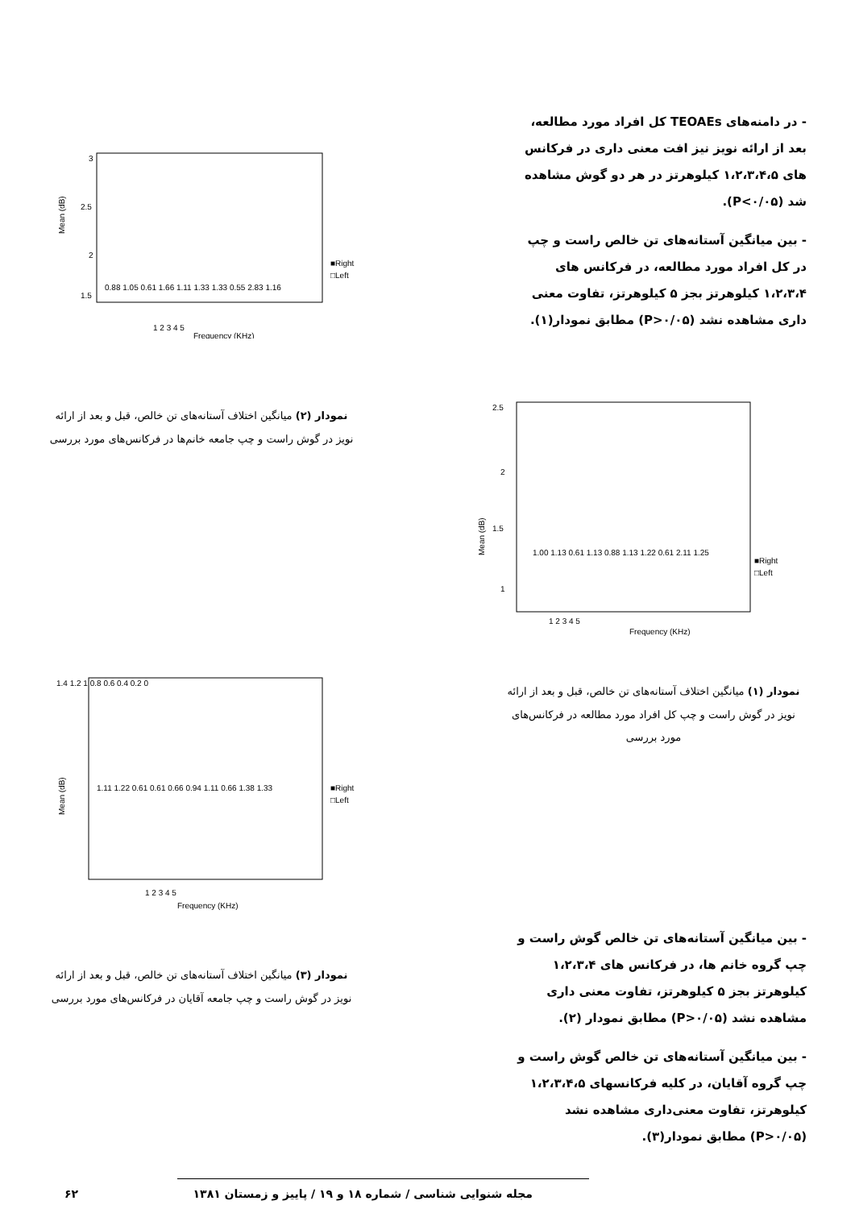3
2.5
2
1.5
Mean (dB)
1 2 3 4 5
Frequency (KHz)
0.88 1.05 0.61 1.66 1.11 1.33 1.33 0.55 2.83 1.16
■Right
□Left
- در دامنه‌های TEOAEs کل افراد مورد مطالعه، بعد از ارائه نویز نیز افت معنی داری در فرکانس های ۱،۲،۳،۴،۵ کیلوهرتز در هر دو گوش مشاهده شد (P<۰/۰۵).
- بین میانگین آستانه‌های تن خالص راست و چپ در کل افراد مورد مطالعه، در فرکانس های ۱،۲،۳،۴ کیلوهرتز بجز ۵ کیلوهرتز، تفاوت معنی داری مشاهده نشد (P>۰/۰۵) مطابق نمودار(۱).
نمودار (۲) میانگین اختلاف آستانه‌های تن خالص، قبل و بعد از ارائه نویز در گوش راست و چپ جامعه خانم‌ها در فرکانس‌های مورد بررسی
2.5
2
1.5
1
Mean (dB)
1.00 1.13 0.61 1.13 0.88 1.13 1.22 0.61 2.11 1.25
1 2 3 4 5
Frequency (KHz)
■Right
□Left
1.4 1.2 1 0.8 0.6 0.4 0.2 0
Mean (dB)
1.11 1.22 0.61 0.61 0.66 0.94 1.11 0.66 1.38 1.33
1 2 3 4 5
Frequency (KHz)
■Right
□Left
نمودار (۱) میانگین اختلاف آستانه‌های تن خالص، قبل و بعد از ارائه نویز در گوش راست و چپ کل افراد مورد مطالعه در فرکانس‌های مورد بررسی
نمودار (۳) میانگین اختلاف آستانه‌های تن خالص، قبل و بعد از ارائه نویز در گوش راست و چپ جامعه آقایان در فرکانس‌های مورد بررسی
- بین میانگین آستانه‌های تن خالص گوش راست و چپ گروه خانم ها، در فرکانس های ۱،۲،۳،۴ کیلوهرتز بجز ۵ کیلوهرتز، تفاوت معنی داری مشاهده نشد (P>۰/۰۵) مطابق نمودار (۲).
- بین میانگین آستانه‌های تن خالص گوش راست و چپ گروه آقایان، در کلیه فرکانسهای ۱،۲،۳،۴،۵ کیلوهرتز، تفاوت معنی‌داری مشاهده نشد (P>۰/۰۵) مطابق نمودار(۳).
مجله شنوایی شناسی / شماره ۱۸ و ۱۹ / پاییز و زمستان ۱۳۸۱ ۶۲